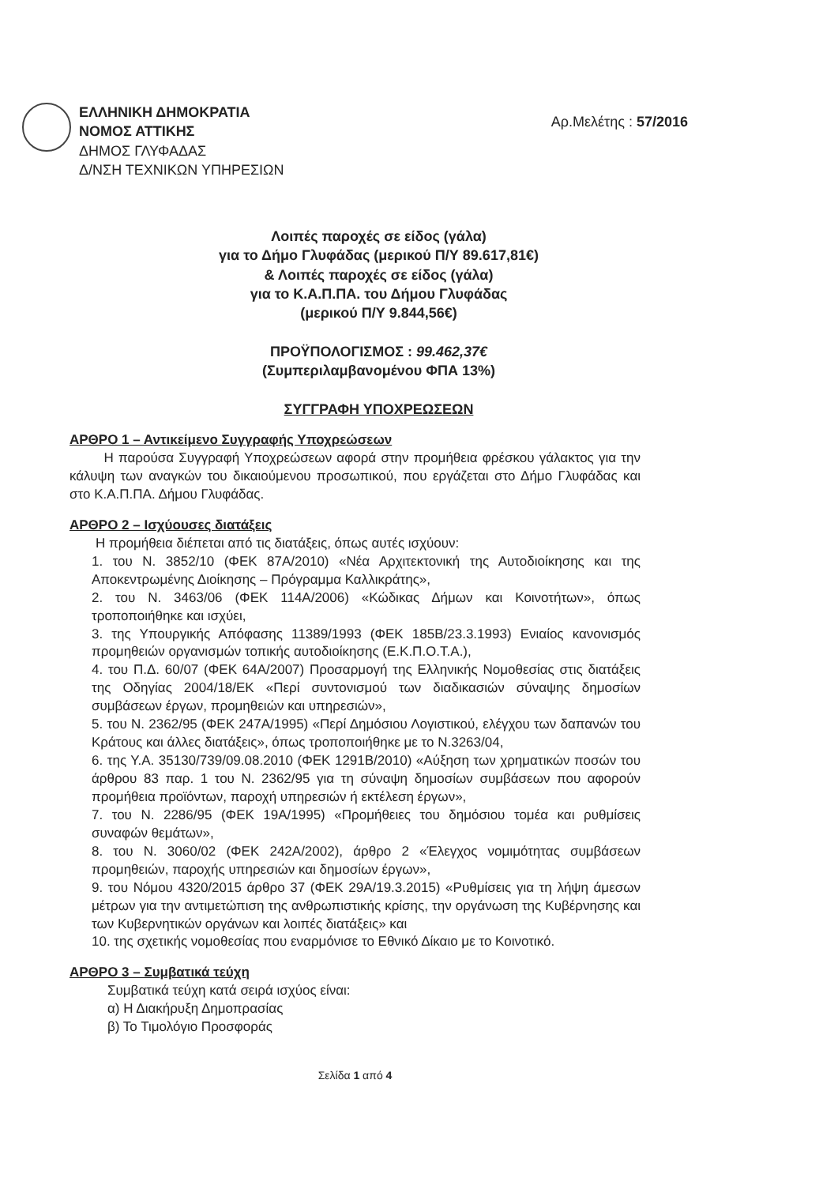ΕΛΛΗΝΙΚΗ ΔΗΜΟΚΡΑΤΙΑ
ΝΟΜΟΣ ΑΤΤΙΚΗΣ
ΔΗΜΟΣ ΓΛΥΦΑΔΑΣ
Δ/ΝΣΗ ΤΕΧΝΙΚΩΝ ΥΠΗΡΕΣΙΩΝ
Αρ.Μελέτης : 57/2016
Λοιπές παροχές σε είδος (γάλα)
για το Δήμο Γλυφάδας (μερικού Π/Υ 89.617,81€)
& Λοιπές παροχές σε είδος (γάλα)
για το Κ.Α.Π.ΠΑ. του Δήμου Γλυφάδας
(μερικού Π/Υ 9.844,56€)
ΠΡΟΫΠΟΛΟΓΙΣΜΟΣ : 99.462,37€
(Συμπεριλαμβανομένου ΦΠΑ 13%)
ΣΥΓΓΡΑΦΗ ΥΠΟΧΡΕΩΣΕΩΝ
ΑΡΘΡΟ 1 – Αντικείμενο Συγγραφής Υποχρεώσεων
Η παρούσα Συγγραφή Υποχρεώσεων αφορά στην προμήθεια φρέσκου γάλακτος για την κάλυψη των αναγκών του δικαιούμενου προσωπικού, που εργάζεται στο Δήμο Γλυφάδας και στο Κ.Α.Π.ΠΑ. Δήμου Γλυφάδας.
ΑΡΘΡΟ 2 – Ισχύουσες διατάξεις
Η προμήθεια διέπεται από τις διατάξεις, όπως αυτές ισχύουν:
1. του Ν. 3852/10 (ΦΕΚ 87Α/2010) «Νέα Αρχιτεκτονική της Αυτοδιοίκησης και της Αποκεντρωμένης Διοίκησης – Πρόγραμμα Καλλικράτης»,
2. του Ν. 3463/06 (ΦΕΚ 114Α/2006) «Κώδικας Δήμων και Κοινοτήτων», όπως τροποποιήθηκε και ισχύει,
3. της Υπουργικής Απόφασης 11389/1993 (ΦΕΚ 185Β/23.3.1993) Ενιαίος κανονισμός προμηθειών οργανισμών τοπικής αυτοδιοίκησης (Ε.Κ.Π.Ο.Τ.Α.),
4. του Π.Δ. 60/07 (ΦΕΚ 64Α/2007) Προσαρμογή της Ελληνικής Νομοθεσίας στις διατάξεις της Οδηγίας 2004/18/ΕΚ «Περί συντονισμού των διαδικασιών σύναψης δημοσίων συμβάσεων έργων, προμηθειών και υπηρεσιών»,
5. του Ν. 2362/95 (ΦΕΚ 247Α/1995) «Περί Δημόσιου Λογιστικού, ελέγχου των δαπανών του Κράτους και άλλες διατάξεις», όπως τροποποιήθηκε με το Ν.3263/04,
6. της Υ.Α. 35130/739/09.08.2010 (ΦΕΚ 1291Β/2010) «Αύξηση των χρηματικών ποσών του άρθρου 83 παρ. 1 του Ν. 2362/95 για τη σύναψη δημοσίων συμβάσεων που αφορούν προμήθεια προϊόντων, παροχή υπηρεσιών ή εκτέλεση έργων»,
7. του Ν. 2286/95 (ΦΕΚ 19Α/1995) «Προμήθειες του δημόσιου τομέα και ρυθμίσεις συναφών θεμάτων»,
8. του Ν. 3060/02 (ΦΕΚ 242Α/2002), άρθρο 2 «Έλεγχος νομιμότητας συμβάσεων προμηθειών, παροχής υπηρεσιών και δημοσίων έργων»,
9. του Νόμου 4320/2015 άρθρο 37 (ΦΕΚ 29Α/19.3.2015) «Ρυθμίσεις για τη λήψη άμεσων μέτρων για την αντιμετώπιση της ανθρωπιστικής κρίσης, την οργάνωση της Κυβέρνησης και των Κυβερνητικών οργάνων και λοιπές διατάξεις» και
10. της σχετικής νομοθεσίας που εναρμόνισε το Εθνικό Δίκαιο με το Κοινοτικό.
ΑΡΘΡΟ 3 – Συμβατικά τεύχη
Συμβατικά τεύχη κατά σειρά ισχύος είναι:
α) Η Διακήρυξη Δημοπρασίας
β) Το Τιμολόγιο Προσφοράς
Σελίδα 1 από 4